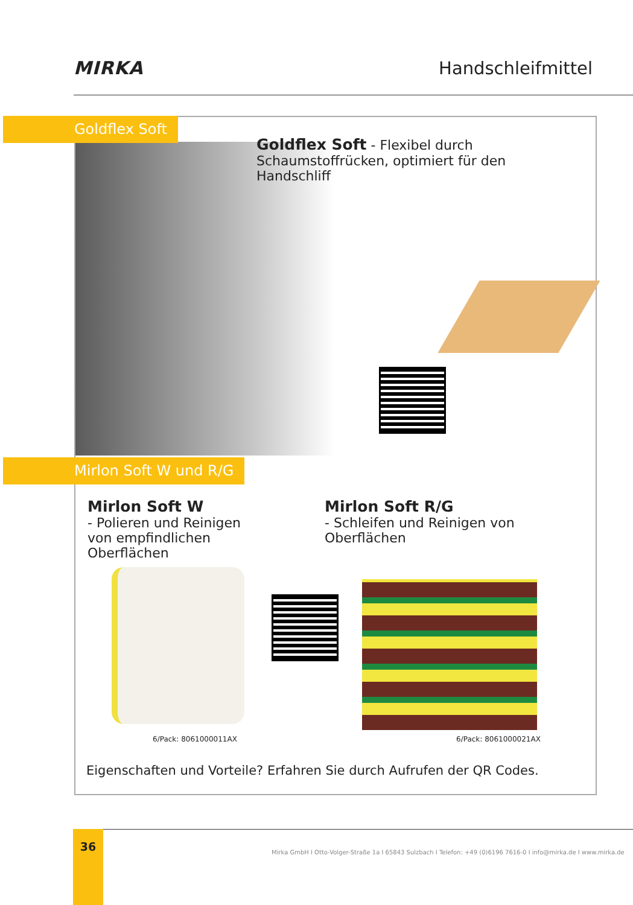MIRKA Handschleifmittel
Goldflex Soft
Goldflex Soft - Flexibel durch Schaumstoffrücken, optimiert für den Handschliff
Mirlon Soft W und R/G
Mirlon Soft W
- Polieren und Reinigen von empfindlichen Oberflächen
Mirlon Soft R/G
- Schleifen und Reinigen von Oberflächen
6/Pack: 8061000011AX 6/Pack: 8061000021AX
Eigenschaften und Vorteile? Erfahren Sie durch Aufrufen der QR Codes.
36
Mirka GmbH I Otto-Volger-Straße 1a I 65843 Sulzbach I Telefon: +49 (0)6196 7616-0 I info@mirka.de I www.mirka.de